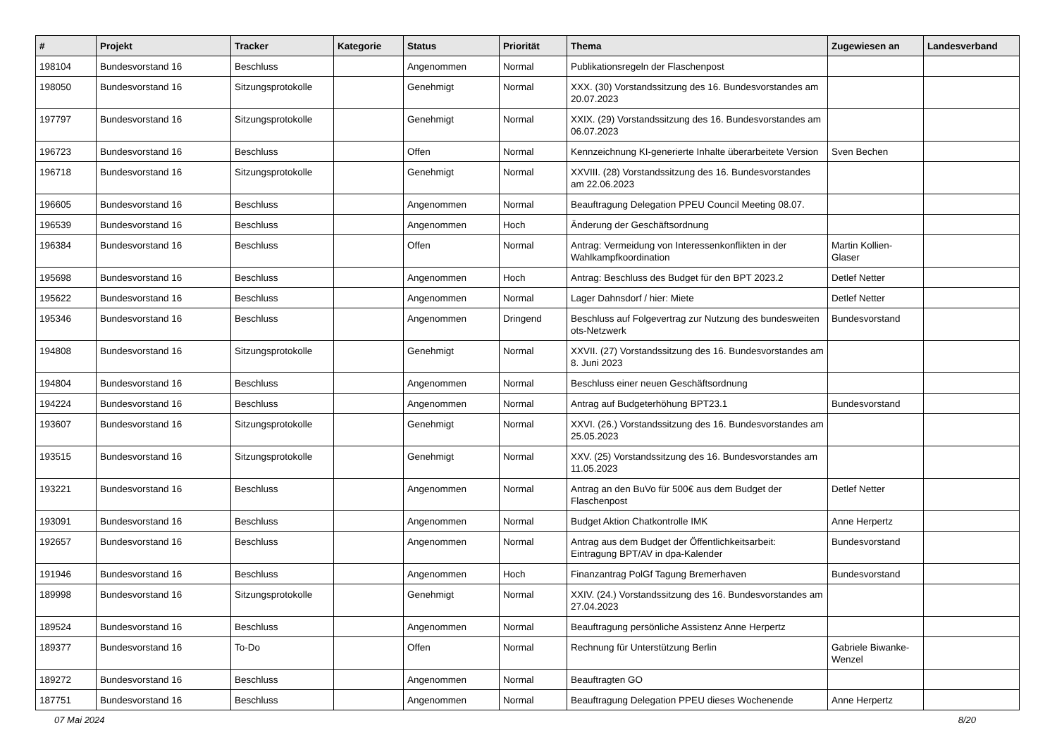| # | Projekt | Tracker | Kategorie | Status | Priorität | Thema | Zugewiesen an | Landesverband |
| --- | --- | --- | --- | --- | --- | --- | --- | --- |
| 198104 | Bundesvorstand 16 | Beschluss | | Angenommen | Normal | Publikationsregeln der Flaschenpost | | |
| 198050 | Bundesvorstand 16 | Sitzungsprotokolle | | Genehmigt | Normal | XXX. (30) Vorstandssitzung des 16. Bundesvorstandes am 20.07.2023 | | |
| 197797 | Bundesvorstand 16 | Sitzungsprotokolle | | Genehmigt | Normal | XXIX. (29) Vorstandssitzung des 16. Bundesvorstandes am 06.07.2023 | | |
| 196723 | Bundesvorstand 16 | Beschluss | | Offen | Normal | Kennzeichnung KI-generierte Inhalte überarbeitete Version | Sven Bechen | |
| 196718 | Bundesvorstand 16 | Sitzungsprotokolle | | Genehmigt | Normal | XXVIII. (28) Vorstandssitzung des 16. Bundesvorstandes am 22.06.2023 | | |
| 196605 | Bundesvorstand 16 | Beschluss | | Angenommen | Normal | Beauftragung Delegation PPEU Council Meeting 08.07. | | |
| 196539 | Bundesvorstand 16 | Beschluss | | Angenommen | Hoch | Änderung der Geschäftsordnung | | |
| 196384 | Bundesvorstand 16 | Beschluss | | Offen | Normal | Antrag: Vermeidung von Interessenkonflikten in der Wahlkampfkoordination | Martin Kollien-Glaser | |
| 195698 | Bundesvorstand 16 | Beschluss | | Angenommen | Hoch | Antrag: Beschluss des Budget für den BPT 2023.2 | Detlef Netter | |
| 195622 | Bundesvorstand 16 | Beschluss | | Angenommen | Normal | Lager Dahnsdorf / hier: Miete | Detlef Netter | |
| 195346 | Bundesvorstand 16 | Beschluss | | Angenommen | Dringend | Beschluss auf Folgevertrag zur Nutzung des bundesweiten ots-Netzwerk | Bundesvorstand | |
| 194808 | Bundesvorstand 16 | Sitzungsprotokolle | | Genehmigt | Normal | XXVII. (27) Vorstandssitzung des 16. Bundesvorstandes am 8. Juni 2023 | | |
| 194804 | Bundesvorstand 16 | Beschluss | | Angenommen | Normal | Beschluss einer neuen Geschäftsordnung | | |
| 194224 | Bundesvorstand 16 | Beschluss | | Angenommen | Normal | Antrag auf Budgeterhöhung BPT23.1 | Bundesvorstand | |
| 193607 | Bundesvorstand 16 | Sitzungsprotokolle | | Genehmigt | Normal | XXVI. (26.) Vorstandssitzung des 16. Bundesvorstandes am 25.05.2023 | | |
| 193515 | Bundesvorstand 16 | Sitzungsprotokolle | | Genehmigt | Normal | XXV. (25) Vorstandssitzung des 16. Bundesvorstandes am 11.05.2023 | | |
| 193221 | Bundesvorstand 16 | Beschluss | | Angenommen | Normal | Antrag an den BuVo für 500€ aus dem Budget der Flaschenpost | Detlef Netter | |
| 193091 | Bundesvorstand 16 | Beschluss | | Angenommen | Normal | Budget Aktion Chatkontrolle IMK | Anne Herpertz | |
| 192657 | Bundesvorstand 16 | Beschluss | | Angenommen | Normal | Antrag aus dem Budget der Öffentlichkeitsarbeit: Eintragung BPT/AV in dpa-Kalender | Bundesvorstand | |
| 191946 | Bundesvorstand 16 | Beschluss | | Angenommen | Hoch | Finanzantrag PolGf Tagung Bremerhaven | Bundesvorstand | |
| 189998 | Bundesvorstand 16 | Sitzungsprotokolle | | Genehmigt | Normal | XXIV. (24.) Vorstandssitzung des 16. Bundesvorstandes am 27.04.2023 | | |
| 189524 | Bundesvorstand 16 | Beschluss | | Angenommen | Normal | Beauftragung persönliche Assistenz Anne Herpertz | | |
| 189377 | Bundesvorstand 16 | To-Do | | Offen | Normal | Rechnung für Unterstützung Berlin | Gabriele Biwanke-Wenzel | |
| 189272 | Bundesvorstand 16 | Beschluss | | Angenommen | Normal | Beauftragten GO | | |
| 187751 | Bundesvorstand 16 | Beschluss | | Angenommen | Normal | Beauftragung Delegation PPEU dieses Wochenende | Anne Herpertz | |
07 Mai 2024 8/20